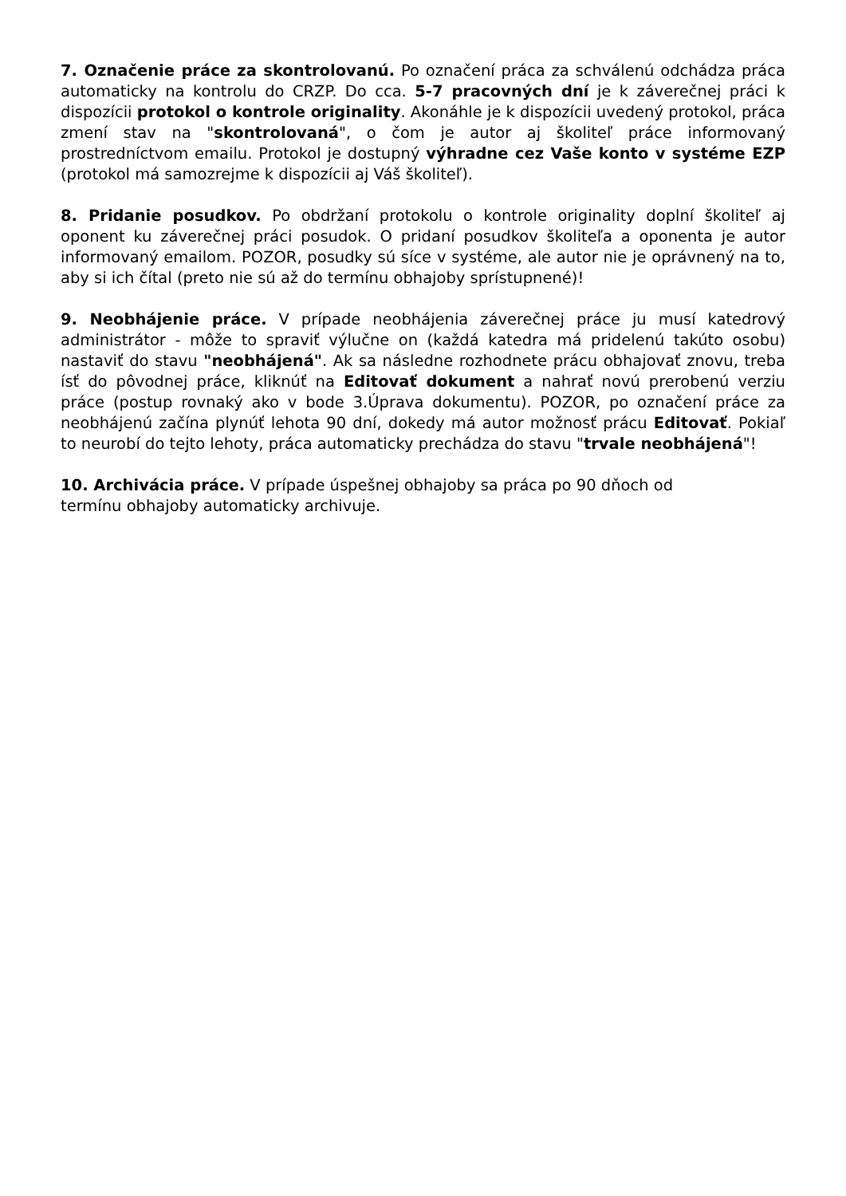7. Označenie práce za skontrolovanú. Po označení práca za schválenú odchádza práca automaticky na kontrolu do CRZP. Do cca. 5-7 pracovných dní je k záverečnej práci k dispozícii protokol o kontrole originality. Akonáhle je k dispozícii uvedený protokol, práca zmení stav na "skontrolovaná", o čom je autor aj školiteľ práce informovaný prostredníctvom emailu. Protokol je dostupný výhradne cez Vaše konto v systéme EZP (protokol má samozrejme k dispozícii aj Váš školiteľ).
8. Pridanie posudkov. Po obdržaní protokolu o kontrole originality doplní školiteľ aj oponent ku záverečnej práci posudok. O pridaní posudkov školiteľa a oponenta je autor informovaný emailom. POZOR, posudky sú síce v systéme, ale autor nie je oprávnený na to, aby si ich čítal (preto nie sú až do termínu obhajoby sprístupnené)!
9. Neobhájenie práce. V prípade neobhájenia záverečnej práce ju musí katedrový administrátor - môže to spraviť výlučne on (každá katedra má pridelenú takúto osobu) nastaviť do stavu "neobhájená". Ak sa následne rozhodnete prácu obhajovať znovu, treba ísť do pôvodnej práce, kliknúť na Editovať dokument a nahrať novú prerobenú verziu práce (postup rovnaký ako v bode 3.Úprava dokumentu). POZOR, po označení práce za neobhájenú začína plynúť lehota 90 dní, dokedy má autor možnosť prácu Editovať. Pokiaľ to neurobí do tejto lehoty, práca automaticky prechádza do stavu "trvale neobhájená"!
10. Archivácia práce. V prípade úspešnej obhajoby sa práca po 90 dňoch od
termínu obhajoby automaticky archivuje.